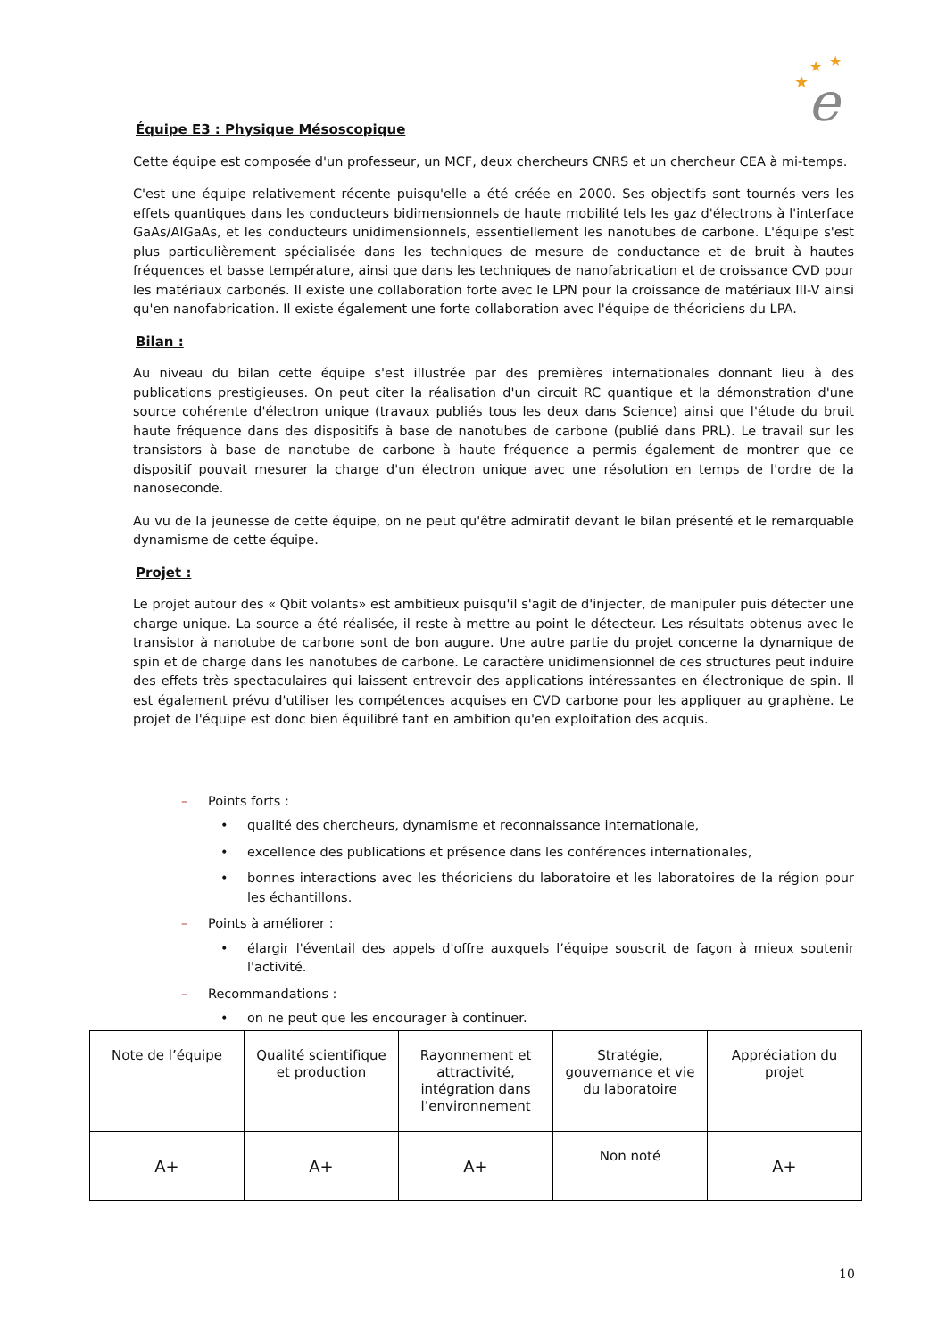★
★
★
e
Équipe E3 : Physique Mésoscopique
Cette équipe est composée d'un professeur, un MCF, deux chercheurs CNRS et un chercheur CEA à mi-temps.
C'est une équipe relativement récente puisqu'elle a été créée en 2000. Ses objectifs sont tournés vers les effets quantiques dans les conducteurs bidimensionnels de haute mobilité tels les gaz d'électrons à l'interface GaAs/AlGaAs, et les conducteurs unidimensionnels, essentiellement les nanotubes de carbone. L'équipe s'est plus particulièrement spécialisée dans les techniques de mesure de conductance et de bruit à hautes fréquences et basse température, ainsi que dans les techniques de nanofabrication et de croissance CVD pour les matériaux carbonés. Il existe une collaboration forte avec le LPN pour la croissance de matériaux III-V ainsi qu'en nanofabrication. Il existe également une forte collaboration avec l'équipe de théoriciens du LPA.
Bilan :
Au niveau du bilan cette équipe s'est illustrée par des premières internationales donnant lieu à des publications prestigieuses. On peut citer la réalisation d'un circuit RC quantique et la démonstration d'une source cohérente d'électron unique (travaux publiés tous les deux dans Science) ainsi que l'étude du bruit haute fréquence dans des dispositifs à base de nanotubes de carbone (publié dans PRL). Le travail sur les transistors à base de nanotube de carbone à haute fréquence a permis également de montrer que ce dispositif pouvait mesurer la charge d'un électron unique avec une résolution en temps de l'ordre de la nanoseconde.
Au vu de la jeunesse de cette équipe, on ne peut qu'être admiratif devant le bilan présenté et le remarquable dynamisme de cette équipe.
Projet :
Le projet autour des « Qbit volants» est ambitieux puisqu'il s'agit de d'injecter, de manipuler puis détecter une charge unique. La source a été réalisée, il reste à mettre au point le détecteur. Les résultats obtenus avec le transistor à nanotube de carbone sont de bon augure. Une autre partie du projet concerne la dynamique de spin et de charge dans les nanotubes de carbone. Le caractère unidimensionnel de ces structures peut induire des effets très spectaculaires qui laissent entrevoir des applications intéressantes en électronique de spin. Il est également prévu d'utiliser les compétences acquises en CVD carbone pour les appliquer au graphène. Le projet de l'équipe est donc bien équilibré tant en ambition qu'en exploitation des acquis.
– Points forts :
• qualité des chercheurs, dynamisme et reconnaissance internationale,
• excellence des publications et présence dans les conférences internationales,
• bonnes interactions avec les théoriciens du laboratoire et les laboratoires de la région pour les échantillons.
– Points à améliorer :
• élargir l'éventail des appels d'offre auxquels l’équipe souscrit de façon à mieux soutenir l'activité.
– Recommandations :
• on ne peut que les encourager à continuer.
| Note de l’équipe | Qualité scientifique et production | Rayonnement et attractivité, intégration dans l’environnement | Stratégie, gouvernance et vie du laboratoire | Appréciation du projet |
| A+ | A+ | A+ | Non noté | A+ |
10